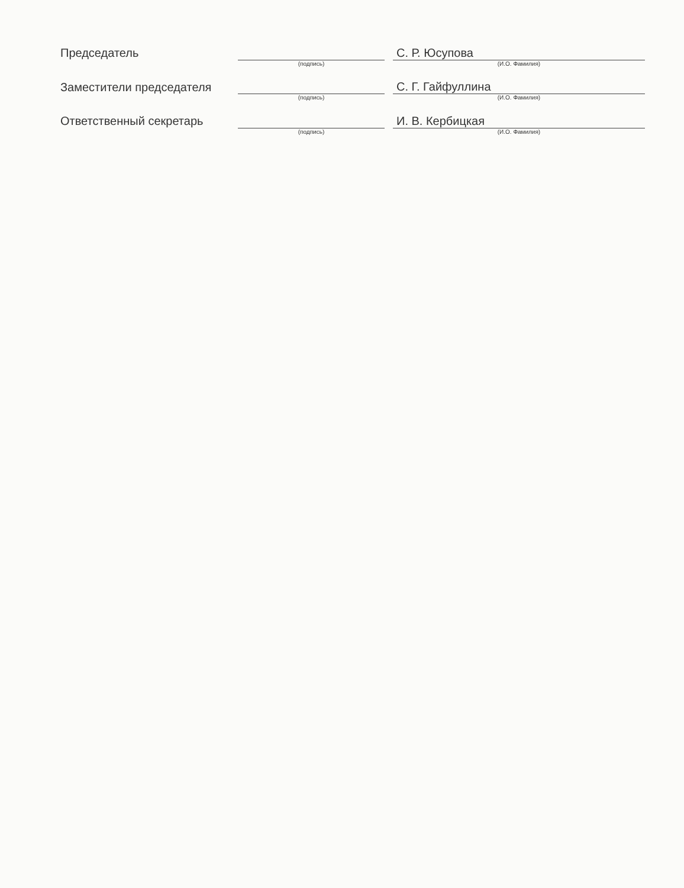| Председатель | | | С. Р. Юсупова |
| | (подпись) | | (И.О. Фамилия) |
| Заместители председателя | | | С. Г. Гайфуллина |
| | (подпись) | | (И.О. Фамилия) |
| Ответственный секретарь | | | И. В. Кербицкая |
| | (подпись) | | (И.О. Фамилия) |